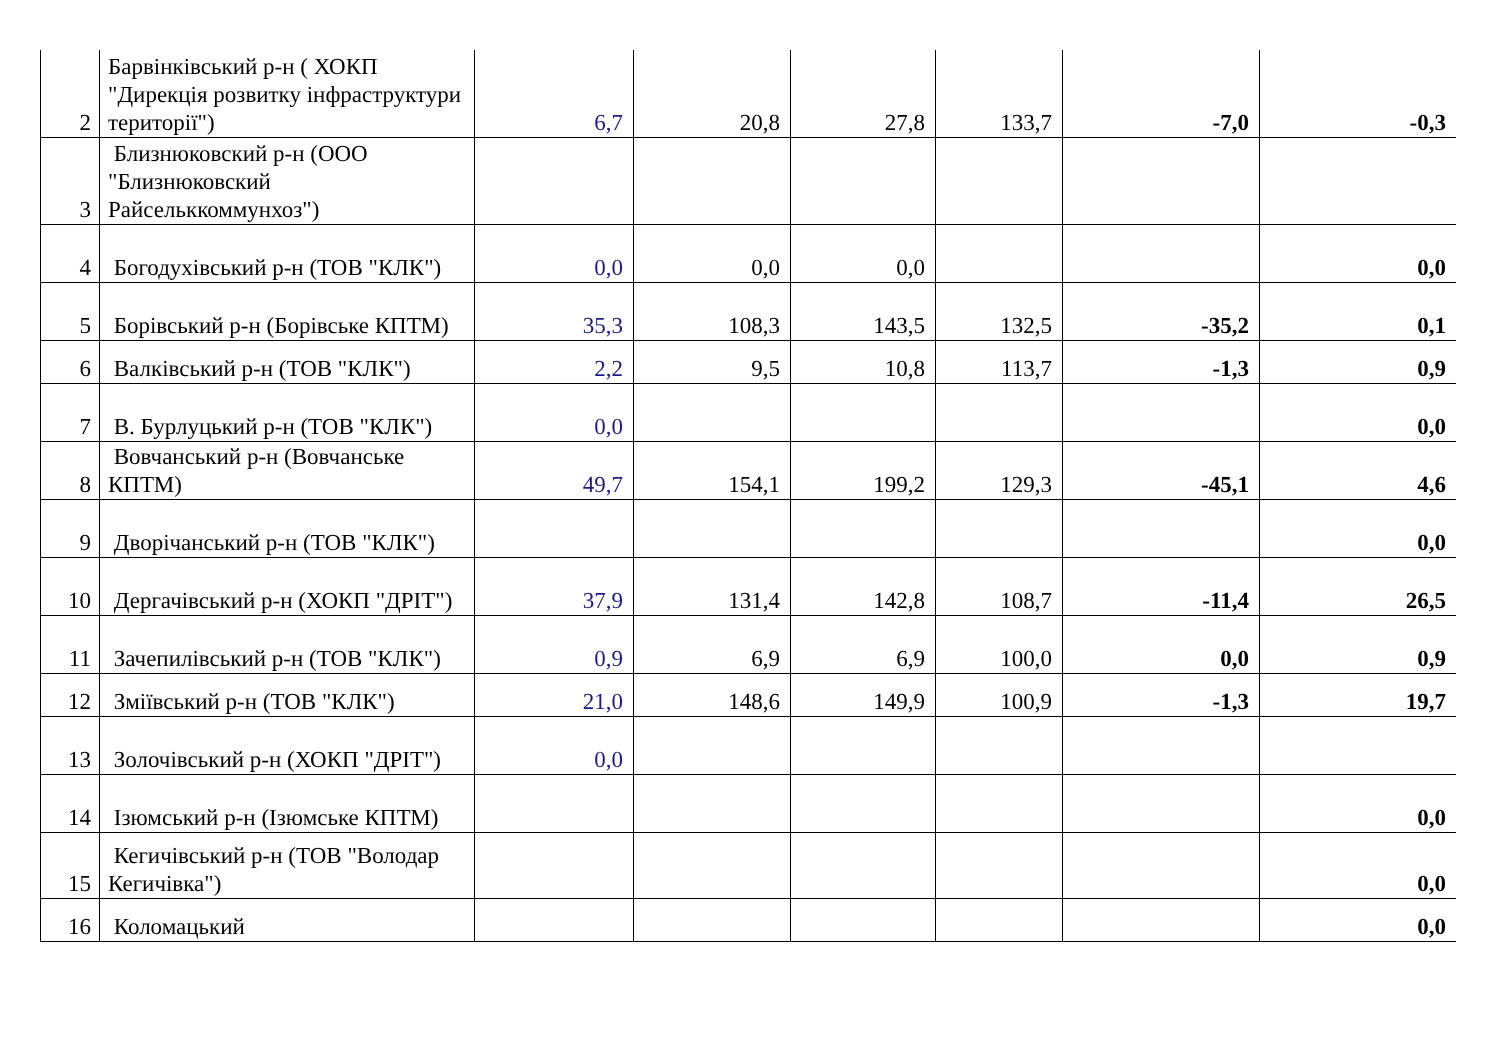| 2 | Барвінківський р-н ( ХОКП "Дирекція розвитку інфраструктури території") | 6,7 | 20,8 | 27,8 | 133,7 | -7,0 | -0,3 |
| 3 | Близнюковский р-н (ООО "Близнюковский Райсельккоммунхоз") | | | | | | |
| 4 | Богодухівський р-н (ТОВ "КЛК") | 0,0 | 0,0 | 0,0 | | | 0,0 |
| 5 | Борівський р-н (Борівське КПТМ) | 35,3 | 108,3 | 143,5 | 132,5 | -35,2 | 0,1 |
| 6 | Валківський р-н (ТОВ "КЛК") | 2,2 | 9,5 | 10,8 | 113,7 | -1,3 | 0,9 |
| 7 | В. Бурлуцький р-н (ТОВ "КЛК") | 0,0 | | | | | 0,0 |
| 8 | Вовчанський р-н (Вовчанське КПТМ) | 49,7 | 154,1 | 199,2 | 129,3 | -45,1 | 4,6 |
| 9 | Дворічанський р-н (ТОВ "КЛК") | | | | | | 0,0 |
| 10 | Дергачівський р-н (ХОКП "ДРІТ") | 37,9 | 131,4 | 142,8 | 108,7 | -11,4 | 26,5 |
| 11 | Зачепилівський р-н (ТОВ "КЛК") | 0,9 | 6,9 | 6,9 | 100,0 | 0,0 | 0,9 |
| 12 | Зміївський р-н (ТОВ "КЛК") | 21,0 | 148,6 | 149,9 | 100,9 | -1,3 | 19,7 |
| 13 | Золочівський р-н (ХОКП "ДРІТ") | 0,0 | | | | | |
| 14 | Ізюмський р-н (Ізюмське КПТМ) | | | | | | 0,0 |
| 15 | Кегичівський р-н (ТОВ "Володар Кегичівка") | | | | | | 0,0 |
| 16 | Коломацький | | | | | | 0,0 |